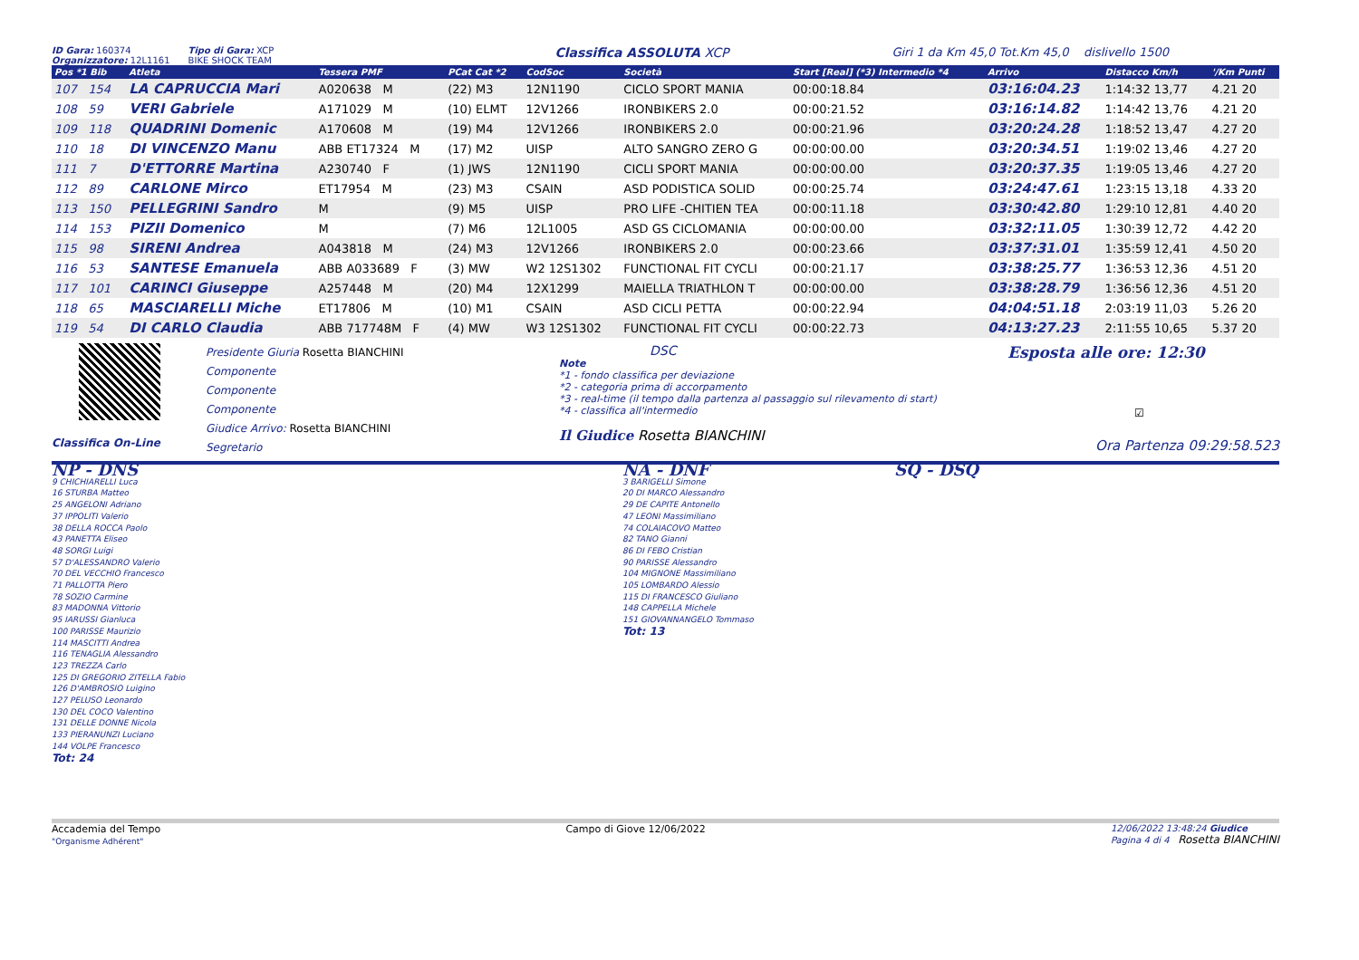ID Gara: 160374
Organizzatore: 12L1161 Tipo di Gara: XCP
BIKE SHOCK TEAM Classifica ASSOLUTA XCP Giri 1 da Km 45,0 Tot.Km 45,0 dislivello 1500
| Pos *1 Bib | Atleta | Tessera PMF | PCat Cat *2 | CodSoc | Società | Start [Real] (*3) Intermedio *4 | Arrivo | Distacco Km/h | '/Km Punti |
| --- | --- | --- | --- | --- | --- | --- | --- | --- | --- |
| 107 154 | LA CAPRUCCIA Mari | A020638 M | (22) M3 | 12N1190 | CICLO SPORT MANIA | 00:00:18.84 | 03:16:04.23 | 1:14:32 13,77 | 4.21 20 |
| 108 59 | VERI Gabriele | A171029 M | (10) ELMT | 12V1266 | IRONBIKERS 2.0 | 00:00:21.52 | 03:16:14.82 | 1:14:42 13,76 | 4.21 20 |
| 109 118 | QUADRINI Domenic | A170608 M | (19) M4 | 12V1266 | IRONBIKERS 2.0 | 00:00:21.96 | 03:20:24.28 | 1:18:52 13,47 | 4.27 20 |
| 110 18 | DI VINCENZO Manu | ABB ET17324 M | (17) M2 | UISP | ALTO SANGRO ZERO G | 00:00:00.00 | 03:20:34.51 | 1:19:02 13,46 | 4.27 20 |
| 111 7 | D'ETTORRE Martina | A230740 F | (1) JWS | 12N1190 | CICLI SPORT MANIA | 00:00:00.00 | 03:20:37.35 | 1:19:05 13,46 | 4.27 20 |
| 112 89 | CARLONE Mirco | ET17954 M | (23) M3 | CSAIN | ASD PODISTICA SOLID | 00:00:25.74 | 03:24:47.61 | 1:23:15 13,18 | 4.33 20 |
| 113 150 | PELLEGRINI Sandro | M | (9) M5 | UISP | PRO LIFE -CHITIEN TEA | 00:00:11.18 | 03:30:42.80 | 1:29:10 12,81 | 4.40 20 |
| 114 153 | PIZII Domenico | M | (7) M6 | 12L1005 | ASD GS CICLOMANIA | 00:00:00.00 | 03:32:11.05 | 1:30:39 12,72 | 4.42 20 |
| 115 98 | SIRENI Andrea | A043818 M | (24) M3 | 12V1266 | IRONBIKERS 2.0 | 00:00:23.66 | 03:37:31.01 | 1:35:59 12,41 | 4.50 20 |
| 116 53 | SANTESE Emanuela | ABB A033689 F | (3) MW | W2 12S1302 | FUNCTIONAL FIT CYCLI | 00:00:21.17 | 03:38:25.77 | 1:36:53 12,36 | 4.51 20 |
| 117 101 | CARINCI Giuseppe | A257448 M | (20) M4 | 12X1299 | MAIELLA TRIATHLON T | 00:00:00.00 | 03:38:28.79 | 1:36:56 12,36 | 4.51 20 |
| 118 65 | MASCIARELLI Miche | ET17806 M | (10) M1 | CSAIN | ASD CICLI PETTA | 00:00:22.94 | 04:04:51.18 | 2:03:19 11,03 | 5.26 20 |
| 119 54 | DI CARLO Claudia | ABB 717748M F | (4) MW | W3 12S1302 | FUNCTIONAL FIT CYCLI | 00:00:22.73 | 04:13:27.23 | 2:11:55 10,65 | 5.37 20 |
Classifica On-Line
Presidente Giuria Rosetta BIANCHINI
Componente
Componente
Componente
Giudice Arrivo: Rosetta BIANCHINI
Segretario
DSC
Note
*1 - fondo classifica per deviazione
*2 - categoria prima di accorpamento
*3 - real-time (il tempo dalla partenza al passaggio sul rilevamento di start)
*4 - classifica all'intermedio
Il Giudice Rosetta BIANCHINI
Esposta alle ore: 12:30
☑
Ora Partenza 09:29:58.523
NP - DNS
9 CHICHIARELLI Luca
16 STURBA Matteo
25 ANGELONI Adriano
37 IPPOLITI Valerio
38 DELLA ROCCA Paolo
43 PANETTA Eliseo
48 SORGI Luigi
57 D'ALESSANDRO Valerio
70 DEL VECCHIO Francesco
71 PALLOTTA Piero
78 SOZIO Carmine
83 MADONNA Vittorio
95 IARUSSI Gianluca
100 PARISSE Maurizio
114 MASCITTI Andrea
116 TENAGLIA Alessandro
123 TREZZA Carlo
125 DI GREGORIO ZITELLA Fabio
126 D'AMBROSIO Luigino
127 PELUSO Leonardo
130 DEL COCO Valentino
131 DELLE DONNE Nicola
133 PIERANUNZI Luciano
144 VOLPE Francesco
Tot: 24
NA - DNF
3 BARIGELLI Simone
20 DI MARCO Alessandro
29 DE CAPITE Antonello
47 LEONI Massimiliano
74 COLAIACOVO Matteo
82 TANO Gianni
86 DI FEBO Cristian
90 PARISSE Alessandro
104 MIGNONE Massimiliano
105 LOMBARDO Alessio
115 DI FRANCESCO Giuliano
148 CAPPELLA Michele
151 GIOVANNANGELO Tommaso
Tot: 13
SQ - DSQ
Accademia del Tempo
"Organisme Adhérent"
Campo di Giove 12/06/2022 12/06/2022 13:48:24 Giudice
Pagina 4 di 4 Rosetta BIANCHINI